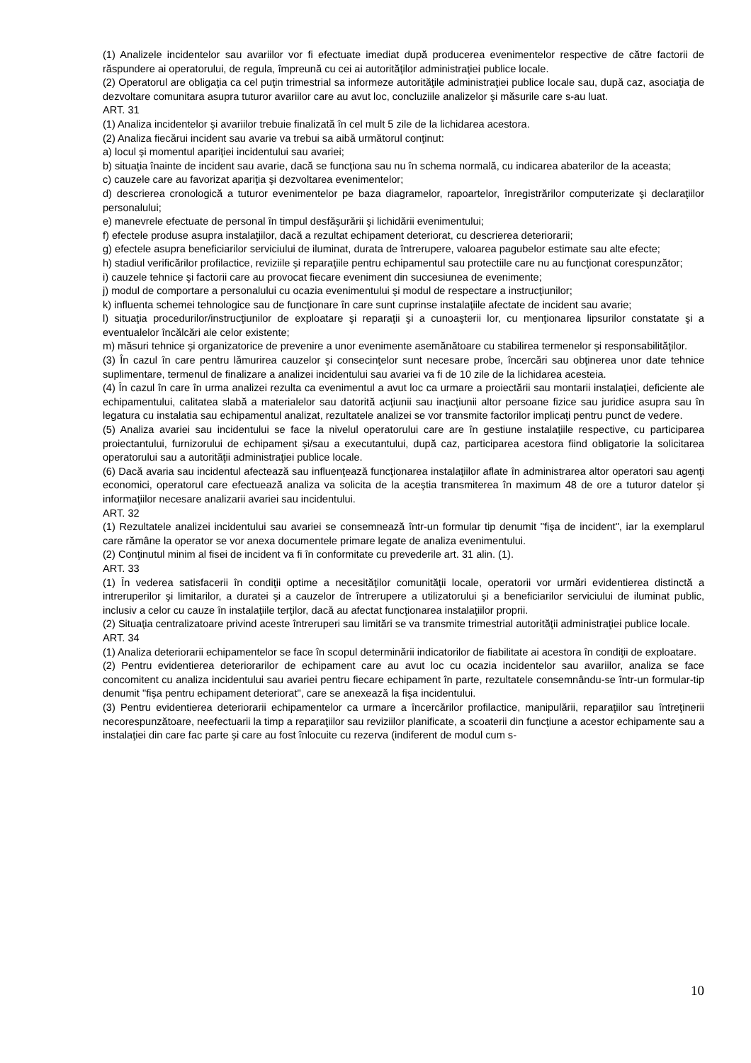(1) Analizele incidentelor sau avariilor vor fi efectuate imediat după producerea evenimentelor respective de către factorii de răspundere ai operatorului, de regula, împreună cu cei ai autorităţilor administraţiei publice locale.
(2) Operatorul are obligaţia ca cel puţin trimestrial sa informeze autorităţile administraţiei publice locale sau, după caz, asociaţia de dezvoltare comunitara asupra tuturor avariilor care au avut loc, concluziile analizelor şi măsurile care s-au luat.
ART. 31
(1) Analiza incidentelor şi avariilor trebuie finalizată în cel mult 5 zile de la lichidarea acestora.
(2) Analiza fiecărui incident sau avarie va trebui sa aibă următorul conţinut:
a) locul şi momentul apariţiei incidentului sau avariei;
b) situaţia înainte de incident sau avarie, dacă se funcţiona sau nu în schema normală, cu indicarea abaterilor de la aceasta;
c) cauzele care au favorizat apariţia şi dezvoltarea evenimentelor;
d) descrierea cronologică a tuturor evenimentelor pe baza diagramelor, rapoartelor, înregistrărilor computerizate şi declaraţiilor personalului;
e) manevrele efectuate de personal în timpul desfăşurării şi lichidării evenimentului;
f) efectele produse asupra instalaţiilor, dacă a rezultat echipament deteriorat, cu descrierea deteriorarii;
g) efectele asupra beneficiarilor serviciului de iluminat, durata de întrerupere, valoarea pagubelor estimate sau alte efecte;
h) stadiul verificărilor profilactice, reviziile şi reparaţiile pentru echipamentul sau protectiile care nu au funcţionat corespunzător;
i) cauzele tehnice şi factorii care au provocat fiecare eveniment din succesiunea de evenimente;
j) modul de comportare a personalului cu ocazia evenimentului şi modul de respectare a instrucţiunilor;
k) influenta schemei tehnologice sau de funcţionare în care sunt cuprinse instalaţiile afectate de incident sau avarie;
l) situaţia procedurilor/instrucţiunilor de exploatare şi reparaţii şi a cunoaşterii lor, cu menţionarea lipsurilor constatate şi a eventualelor încălcări ale celor existente;
m) măsuri tehnice şi organizatorice de prevenire a unor evenimente asemănătoare cu stabilirea termenelor şi responsabilităţilor.
(3) În cazul în care pentru lămurirea cauzelor şi consecinţelor sunt necesare probe, încercări sau obţinerea unor date tehnice suplimentare, termenul de finalizare a analizei incidentului sau avariei va fi de 10 zile de la lichidarea acesteia.
(4) În cazul în care în urma analizei rezulta ca evenimentul a avut loc ca urmare a proiectării sau montarii instalaţiei, deficiente ale echipamentului, calitatea slabă a materialelor sau datorită acţiunii sau inacţiunii altor persoane fizice sau juridice asupra sau în legatura cu instalatia sau echipamentul analizat, rezultatele analizei se vor transmite factorilor implicaţi pentru punct de vedere.
(5) Analiza avariei sau incidentului se face la nivelul operatorului care are în gestiune instalaţiile respective, cu participarea proiectantului, furnizorului de echipament şi/sau a executantului, după caz, participarea acestora fiind obligatorie la solicitarea operatorului sau a autorităţii administraţiei publice locale.
(6) Dacă avaria sau incidentul afectează sau influenţează funcţionarea instalaţiilor aflate în administrarea altor operatori sau agenţi economici, operatorul care efectuează analiza va solicita de la aceştia transmiterea în maximum 48 de ore a tuturor datelor şi informaţiilor necesare analizarii avariei sau incidentului.
ART. 32
(1) Rezultatele analizei incidentului sau avariei se consemnează într-un formular tip denumit "fişa de incident", iar la exemplarul care rămâne la operator se vor anexa documentele primare legate de analiza evenimentului.
(2) Conţinutul minim al fisei de incident va fi în conformitate cu prevederile art. 31 alin. (1).
ART. 33
(1) În vederea satisfacerii în condiţii optime a necesităţilor comunităţii locale, operatorii vor urmări evidentierea distinctă a intreruperilor şi limitarilor, a duratei şi a cauzelor de întrerupere a utilizatorului şi a beneficiarilor serviciului de iluminat public, inclusiv a celor cu cauze în instalaţiile terţilor, dacă au afectat funcţionarea instalaţiilor proprii.
(2) Situaţia centralizatoare privind aceste întreruperi sau limitări se va transmite trimestrial autorităţii administraţiei publice locale.
ART. 34
(1) Analiza deteriorarii echipamentelor se face în scopul determinării indicatorilor de fiabilitate ai acestora în condiţii de exploatare.
(2) Pentru evidentierea deteriorarilor de echipament care au avut loc cu ocazia incidentelor sau avariilor, analiza se face concomitent cu analiza incidentului sau avariei pentru fiecare echipament în parte, rezultatele consemnându-se într-un formular-tip denumit "fişa pentru echipament deteriorat", care se anexează la fişa incidentului.
(3) Pentru evidentierea deteriorarii echipamentelor ca urmare a încercărilor profilactice, manipulării, reparaţiilor sau întreţinerii necorespunzătoare, neefectuarii la timp a reparaţiilor sau reviziilor planificate, a scoaterii din funcţiune a acestor echipamente sau a instalaţiei din care fac parte şi care au fost înlocuite cu rezerva (indiferent de modul cum s-
10